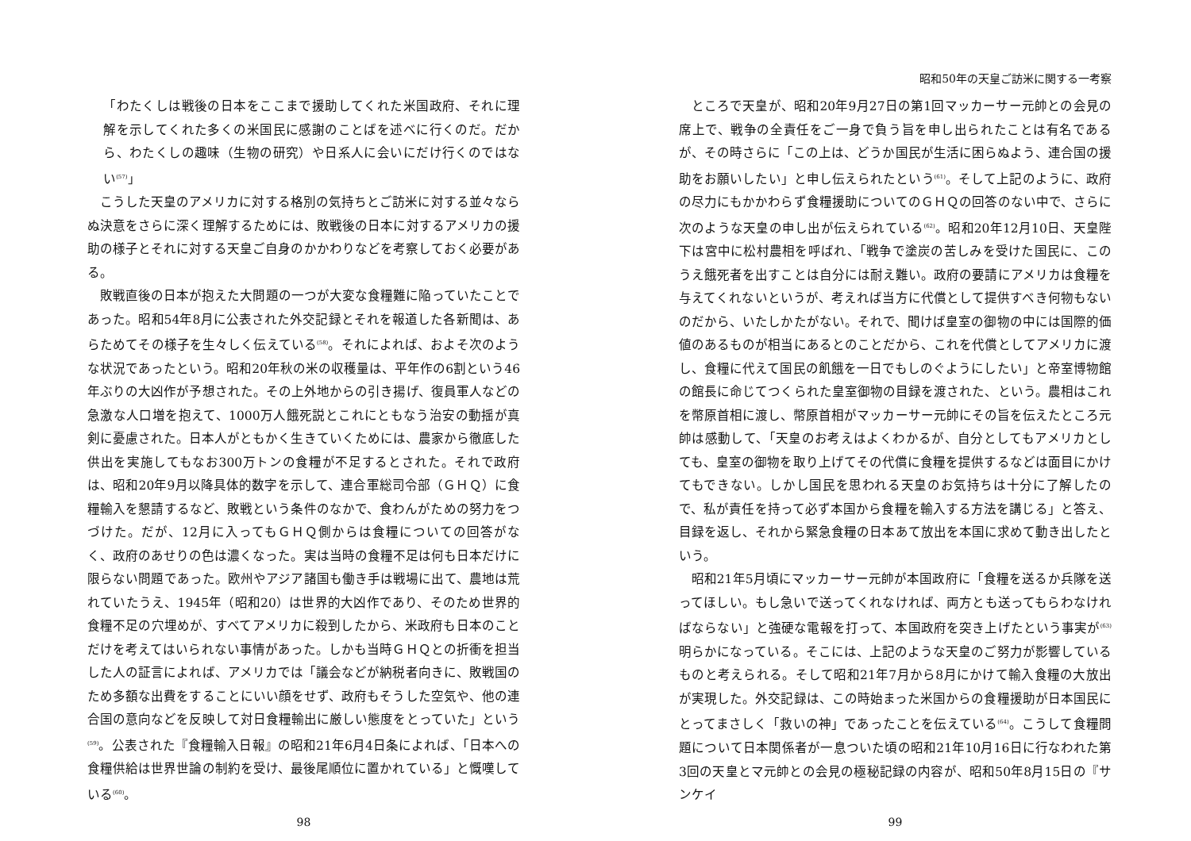「わたくしは戦後の日本をここまで援助してくれた米国政府、それに理解を示してくれた多くの米国民に感謝のことばを述べに行くのだ。だから、わたくしの趣味（生物の研究）や日系人に会いにだけ行くのではない<sup>(57)</sup>」
こうした天皇のアメリカに対する格別の気持ちとご訪米に対する並々ならぬ決意をさらに深く理解するためには、敗戦後の日本に対するアメリカの援助の様子とそれに対する天皇ご自身のかかわりなどを考察しておく必要がある。
敗戦直後の日本が抱えた大問題の一つが大変な食糧難に陥っていたことであった。昭和54年8月に公表された外交記録とそれを報道した各新聞は、あらためてその様子を生々しく伝えている<sup>(58)</sup>。それによれば、およそ次のような状況であったという。昭和20年秋の米の収穫量は、平年作の6割という46年ぶりの大凶作が予想された。その上外地からの引き揚げ、復員軍人などの急激な人口増を抱えて、1000万人餓死説とこれにともなう治安の動揺が真剣に憂慮された。日本人がともかく生きていくためには、農家から徹底した供出を実施してもなお300万トンの食糧が不足するとされた。それで政府は、昭和20年9月以降具体的数字を示して、連合軍総司令部（ＧＨＱ）に食糧輸入を懇請するなど、敗戦という条件のなかで、食わんがための努力をつづけた。だが、12月に入ってもＧＨＱ側からは食糧についての回答がなく、政府のあせりの色は濃くなった。実は当時の食糧不足は何も日本だけに限らない問題であった。欧州やアジア諸国も働き手は戦場に出て、農地は荒れていたうえ、1945年（昭和20）は世界的大凶作であり、そのため世界的食糧不足の穴埋めが、すべてアメリカに殺到したから、米政府も日本のことだけを考えてはいられない事情があった。しかも当時ＧＨＱとの折衝を担当した人の証言によれば、アメリカでは「議会などが納税者向きに、敗戦国のため多額な出費をすることにいい顔をせず、政府もそうした空気や、他の連合国の意向などを反映して対日食糧輸出に厳しい態度をとっていた」という<sup>(59)</sup>。公表された『食糧輸入日報』の昭和21年6月4日条によれば、「日本への食糧供給は世界世論の制約を受け、最後尾順位に置かれている」と慨嘆している<sup>(60)</sup>。
98
昭和50年の天皇ご訪米に関する一考察
ところで天皇が、昭和20年9月27日の第1回マッカーサー元帥との会見の席上で、戦争の全責任をご一身で負う旨を申し出られたことは有名であるが、その時さらに「この上は、どうか国民が生活に困らぬよう、連合国の援助をお願いしたい」と申し伝えられたという<sup>(61)</sup>。そして上記のように、政府の尽力にもかかわらず食糧援助についてのＧＨＱの回答のない中で、さらに次のような天皇の申し出が伝えられている<sup>(62)</sup>。昭和20年12月10日、天皇陛下は宮中に松村農相を呼ばれ、「戦争で塗炭の苦しみを受けた国民に、このうえ餓死者を出すことは自分には耐え難い。政府の要請にアメリカは食糧を与えてくれないというが、考えれば当方に代償として提供すべき何物もないのだから、いたしかたがない。それで、聞けば皇室の御物の中には国際的価値のあるものが相当にあるとのことだから、これを代償としてアメリカに渡し、食糧に代えて国民の飢餓を一日でもしのぐようにしたい」と帝室博物館の館長に命じてつくられた皇室御物の目録を渡された、という。農相はこれを幣原首相に渡し、幣原首相がマッカーサー元帥にその旨を伝えたところ元帥は感動して、「天皇のお考えはよくわかるが、自分としてもアメリカとしても、皇室の御物を取り上げてその代償に食糧を提供するなどは面目にかけてもできない。しかし国民を思われる天皇のお気持ちは十分に了解したので、私が責任を持って必ず本国から食糧を輸入する方法を講じる」と答え、目録を返し、それから緊急食糧の日本あて放出を本国に求めて動き出したという。
昭和21年5月頃にマッカーサー元帥が本国政府に「食糧を送るか兵隊を送ってほしい。もし急いで送ってくれなければ、両方とも送ってもらわなければならない」と強硬な電報を打って、本国政府を突き上げたという事実が<sup>(63)</sup>明らかになっている。そこには、上記のような天皇のご努力が影響しているものと考えられる。そして昭和21年7月から8月にかけて輸入食糧の大放出が実現した。外交記録は、この時始まった米国からの食糧援助が日本国民にとってまさしく「救いの神」であったことを伝えている<sup>(64)</sup>。こうして食糧問題について日本関係者が一息ついた頃の昭和21年10月16日に行なわれた第3回の天皇とマ元帥との会見の極秘記録の内容が、昭和50年8月15日の『サンケイ
99